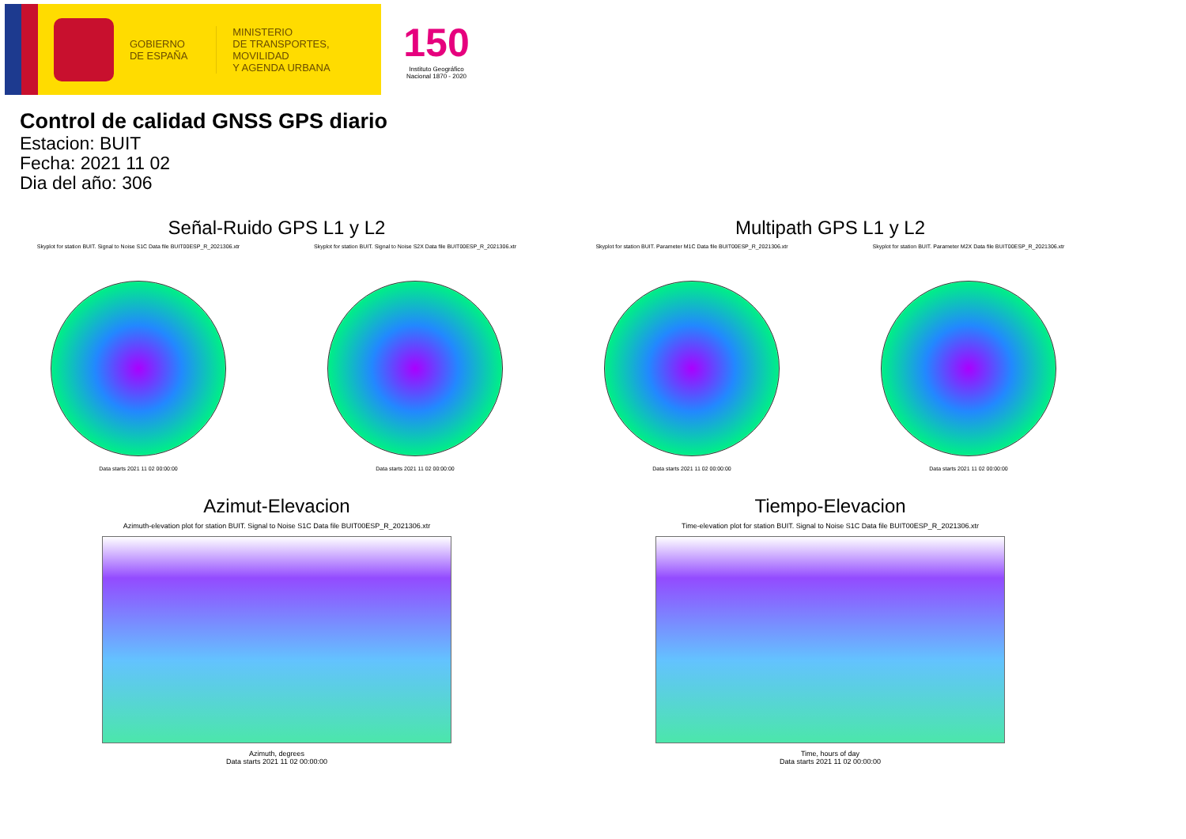GOBIERNO
DE ESPAÑA
MINISTERIO
DE TRANSPORTES, MOVILIDAD
Y AGENDA URBANA
150
Instituto Geográfico
Nacional 1870 - 2020
Control de calidad GNSS GPS diario
Estacion: BUIT
Fecha: 2021 11 02
Dia del año: 306
Señal-Ruido GPS L1 y L2
Skyplot for station BUIT. Signal to Noise S1C Data file BUIT00ESP_R_2021306.xtr
Data starts 2021 11 02 00:00:00
Skyplot for station BUIT. Signal to Noise S2X Data file BUIT00ESP_R_2021306.xtr
Data starts 2021 11 02 00:00:00
Multipath GPS L1 y L2
Skyplot for station BUIT. Parameter M1C Data file BUIT00ESP_R_2021306.xtr
Data starts 2021 11 02 00:00:00
Skyplot for station BUIT. Parameter M2X Data file BUIT00ESP_R_2021306.xtr
Data starts 2021 11 02 00:00:00
Azimut-Elevacion
Azimuth-elevation plot for station BUIT. Signal to Noise S1C Data file BUIT00ESP_R_2021306.xtr
Azimuth, degrees
Data starts 2021 11 02 00:00:00
Tiempo-Elevacion
Time-elevation plot for station BUIT. Signal to Noise S1C Data file BUIT00ESP_R_2021306.xtr
Time, hours of day
Data starts 2021 11 02 00:00:00